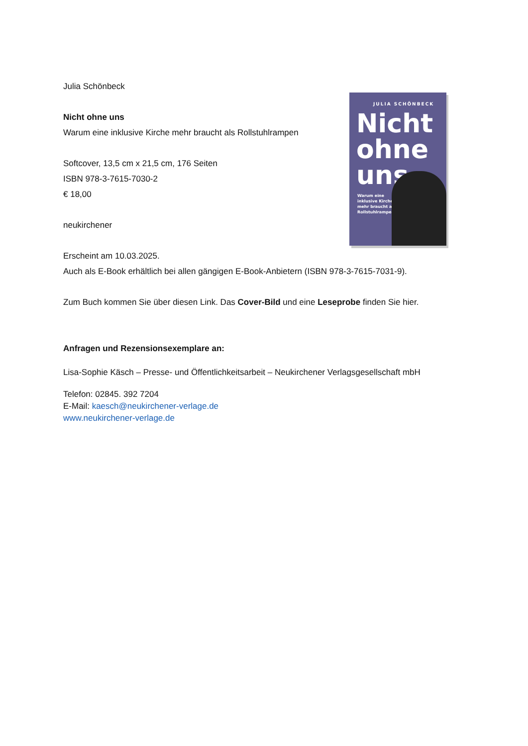JULIA SCHÖNBECK
Nicht
ohne
uns
Warum eine inklusive Kirche mehr braucht als Rollstuhlrampen
Julia Schönbeck
Nicht ohne uns
Warum eine inklusive Kirche mehr braucht als Rollstuhlrampen
Softcover, 13,5 cm x 21,5 cm, 176 Seiten
ISBN 978-3-7615-7030-2
€ 18,00
neukirchener
Erscheint am 10.03.2025.
Auch als E-Book erhältlich bei allen gängigen E-Book-Anbietern (ISBN 978-3-7615-7031-9).
Zum Buch kommen Sie über diesen Link. Das Cover-Bild und eine Leseprobe finden Sie hier.
Anfragen und Rezensionsexemplare an:
Lisa-Sophie Käsch – Presse- und Öffentlichkeitsarbeit – Neukirchener Verlagsgesellschaft mbH
Telefon: 02845. 392 7204
E-Mail: kaesch@neukirchener-verlage.de
www.neukirchener-verlage.de